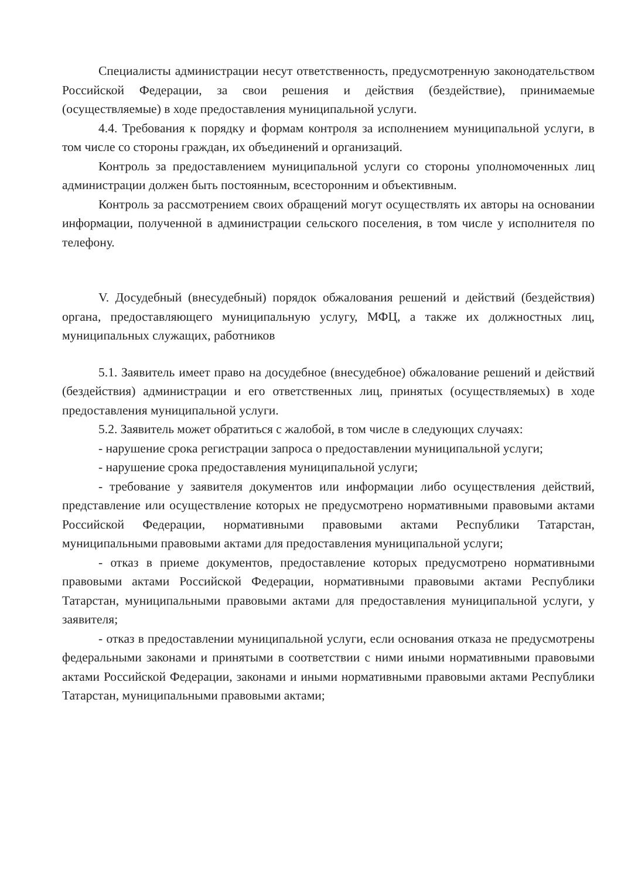Специалисты администрации несут ответственность, предусмотренную законодательством Российской Федерации, за свои решения и действия (бездействие), принимаемые (осуществляемые) в ходе предоставления муниципальной услуги.
4.4. Требования к порядку и формам контроля за исполнением муниципальной услуги, в том числе со стороны граждан, их объединений и организаций.
Контроль за предоставлением муниципальной услуги со стороны уполномоченных лиц администрации должен быть постоянным, всесторонним и объективным.
Контроль за рассмотрением своих обращений могут осуществлять их авторы на основании информации, полученной в администрации сельского поселения, в том числе у исполнителя по телефону.
V. Досудебный (внесудебный) порядок обжалования решений и действий (бездействия) органа, предоставляющего муниципальную услугу, МФЦ, а также их должностных лиц, муниципальных служащих, работников
5.1. Заявитель имеет право на досудебное (внесудебное) обжалование решений и действий (бездействия) администрации и его ответственных лиц, принятых (осуществляемых) в ходе предоставления муниципальной услуги.
5.2. Заявитель может обратиться с жалобой, в том числе в следующих случаях:
- нарушение срока регистрации запроса о предоставлении муниципальной услуги;
- нарушение срока предоставления муниципальной услуги;
- требование у заявителя документов или информации либо осуществления действий, представление или осуществление которых не предусмотрено нормативными правовыми актами Российской Федерации, нормативными правовыми актами Республики Татарстан, муниципальными правовыми актами для предоставления муниципальной услуги;
- отказ в приеме документов, предоставление которых предусмотрено нормативными правовыми актами Российской Федерации, нормативными правовыми актами Республики Татарстан, муниципальными правовыми актами для предоставления муниципальной услуги, у заявителя;
- отказ в предоставлении муниципальной услуги, если основания отказа не предусмотрены федеральными законами и принятыми в соответствии с ними иными нормативными правовыми актами Российской Федерации, законами и иными нормативными правовыми актами Республики Татарстан, муниципальными правовыми актами;